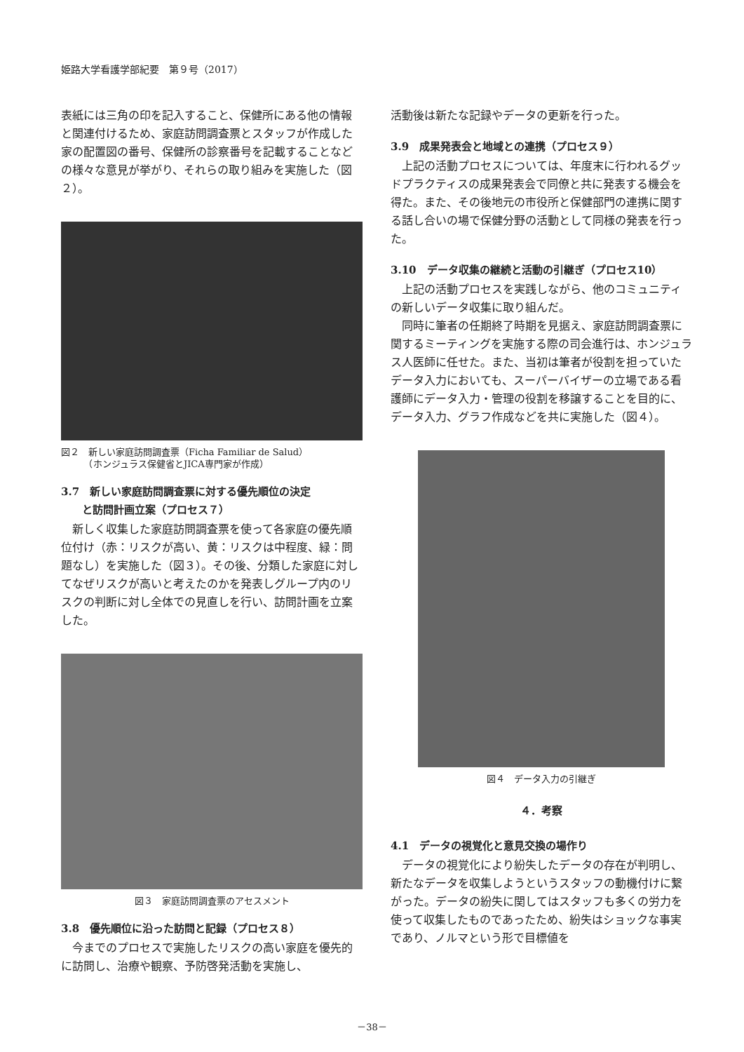姫路大学看護学部紀要　第９号（2017）
表紙には三角の印を記入すること、保健所にある他の情報と関連付けるため、家庭訪問調査票とスタッフが作成した家の配置図の番号、保健所の診察番号を記載することなどの様々な意見が挙がり、それらの取り組みを実施した（図２）。
図２　新しい家庭訪問調査票（Ficha Familiar de Salud）
　　　（ホンジュラス保健省とJICA専門家が作成）
3.7　新しい家庭訪問調査票に対する優先順位の決定
　　と訪問計画立案（プロセス７）
新しく収集した家庭訪問調査票を使って各家庭の優先順位付け（赤：リスクが高い、黄：リスクは中程度、緑：問題なし）を実施した（図３）。その後、分類した家庭に対してなぜリスクが高いと考えたのかを発表しグループ内のリスクの判断に対し全体での見直しを行い、訪問計画を立案した。
図３　家庭訪問調査票のアセスメント
3.8　優先順位に沿った訪問と記録（プロセス８）
今までのプロセスで実施したリスクの高い家庭を優先的に訪問し、治療や観察、予防啓発活動を実施し、
活動後は新たな記録やデータの更新を行った。
3.9　成果発表会と地域との連携（プロセス９）
上記の活動プロセスについては、年度末に行われるグッドプラクティスの成果発表会で同僚と共に発表する機会を得た。また、その後地元の市役所と保健部門の連携に関する話し合いの場で保健分野の活動として同様の発表を行った。
3.10　データ収集の継続と活動の引継ぎ（プロセス10）
上記の活動プロセスを実践しながら、他のコミュニティの新しいデータ収集に取り組んだ。
同時に筆者の任期終了時期を見据え、家庭訪問調査票に関するミーティングを実施する際の司会進行は、ホンジュラス人医師に任せた。また、当初は筆者が役割を担っていたデータ入力においても、スーパーバイザーの立場である看護師にデータ入力・管理の役割を移譲することを目的に、データ入力、グラフ作成などを共に実施した（図４）。
図４　データ入力の引継ぎ
４．考察
4.1　データの視覚化と意見交換の場作り
データの視覚化により紛失したデータの存在が判明し、新たなデータを収集しようというスタッフの動機付けに繋がった。データの紛失に関してはスタッフも多くの労力を使って収集したものであったため、紛失はショックな事実であり、ノルマという形で目標値を
－38－